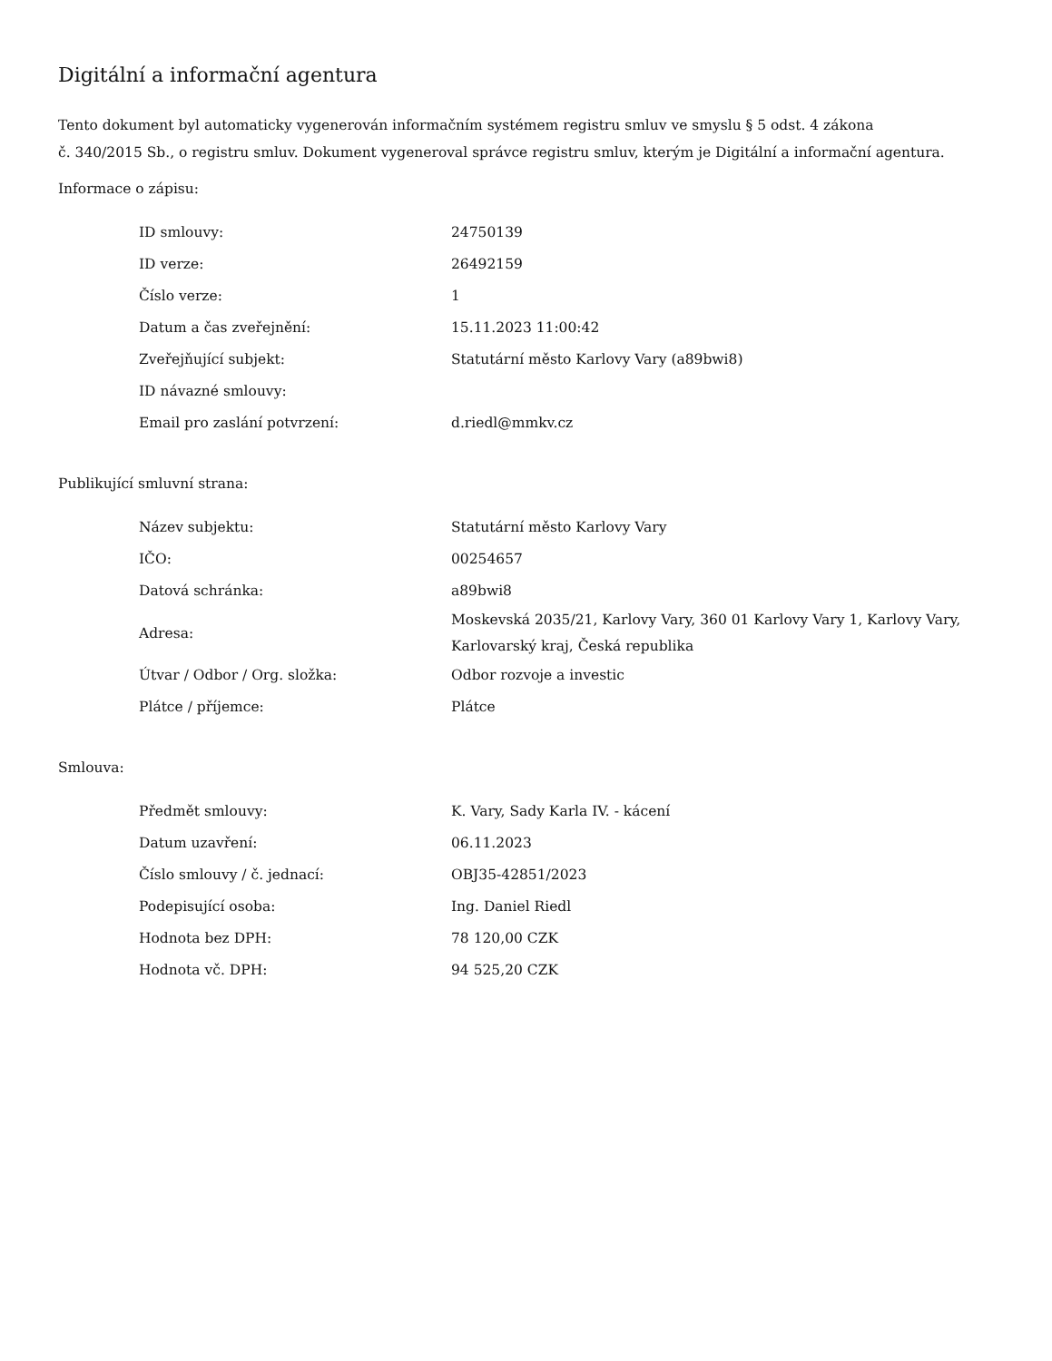Digitální a informační agentura
Tento dokument byl automaticky vygenerován informačním systémem registru smluv ve smyslu § 5 odst. 4 zákona
č. 340/2015 Sb., o registru smluv. Dokument vygeneroval správce registru smluv, kterým je Digitální a informační agentura.
Informace o zápisu:
| ID smlouvy: | 24750139 |
| ID verze: | 26492159 |
| Číslo verze: | 1 |
| Datum a čas zveřejnění: | 15.11.2023 11:00:42 |
| Zveřejňující subjekt: | Statutární město Karlovy Vary (a89bwi8) |
| ID návazné smlouvy: | |
| Email pro zaslání potvrzení: | d.riedl@mmkv.cz |
Publikující smluvní strana:
| Název subjektu: | Statutární město Karlovy Vary |
| IČO: | 00254657 |
| Datová schránka: | a89bwi8 |
| Adresa: | Moskevská 2035/21, Karlovy Vary, 360 01 Karlovy Vary 1, Karlovy Vary, Karlovarský kraj, Česká republika |
| Útvar / Odbor / Org. složka: | Odbor rozvoje a investic |
| Plátce / příjemce: | Plátce |
Smlouva:
| Předmět smlouvy: | K. Vary, Sady Karla IV. - kácení |
| Datum uzavření: | 06.11.2023 |
| Číslo smlouvy / č. jednací: | OBJ35-42851/2023 |
| Podepisující osoba: | Ing. Daniel Riedl |
| Hodnota bez DPH: | 78 120,00 CZK |
| Hodnota vč. DPH: | 94 525,20 CZK |